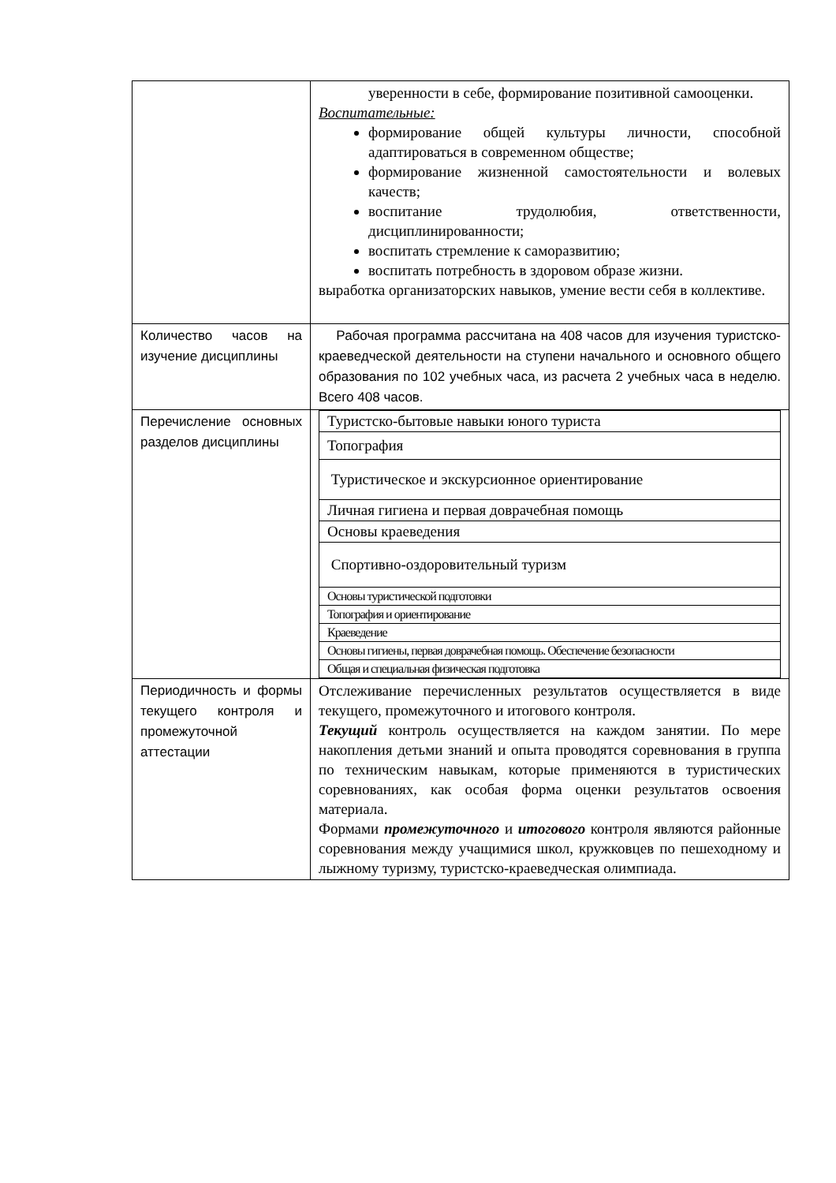| | уверенности в себе, формирование позитивной самооценки. Воспитательные: формирование общей культуры личности, способной адаптироваться в современном обществе; формирование жизненной самостоятельности и волевых качеств; воспитание трудолюбия, ответственности, дисциплинированности; воспитать стремление к саморазвитию; воспитать потребность в здоровом образе жизни. выработка организаторских навыков, умение вести себя в коллективе. |
| Количество часов на изучение дисциплины | Рабочая программа рассчитана на 408 часов для изучения туристско-краеведческой деятельности на ступени начального и основного общего образования по 102 учебных часа, из расчета 2 учебных часа в неделю. Всего 408 часов. |
| Перечисление основных разделов дисциплины | / Туристско-бытовые навыки юного туриста / / Топография / / Туристическое и экскурсионное ориентирование / / Личная гигиена и первая доврачебная помощь / / Основы краеведения / / Спортивно-оздоровительный туризм / / Основы туристической подготовки / / Топография и ориентирование / / Краеведение / / Основы гигиены, первая доврачебная помощь. Обеспечение безопасности / / Общая и специальная физическая подготовка / |
| Периодичность и формы текущего контроля и промежуточной аттестации | Отслеживание перечисленных результатов осуществляется в виде текущего, промежуточного и итогового контроля. Текущий контроль осуществляется на каждом занятии. По мере накопления детьми знаний и опыта проводятся соревнования в группа по техническим навыкам, которые применяются в туристических соревнованиях, как особая форма оценки результатов освоения материала. Формами промежуточного и итогового контроля являются районные соревнования между учащимися школ, кружковцев по пешеходному и лыжному туризму, туристско-краеведческая олимпиада. |